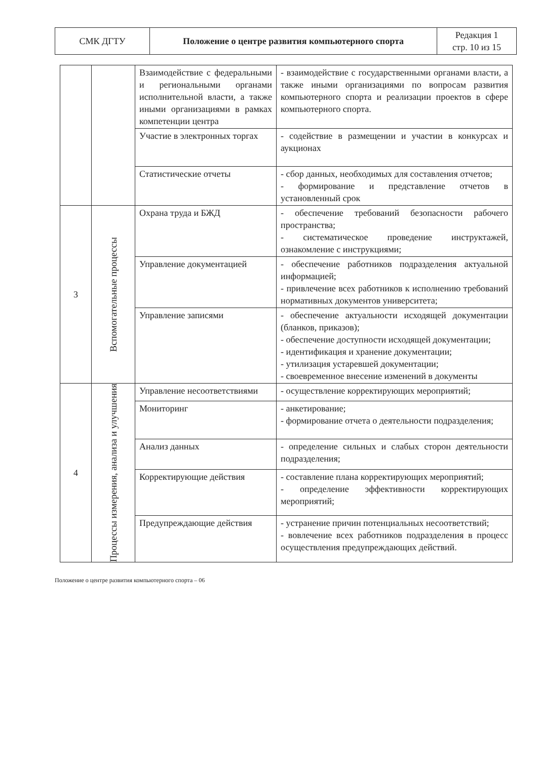| СМК ДГТУ | Положение о центре развития компьютерного спорта | Редакция 1 стр. 10 из 15 |
| | | Взаимодействие с федеральными и региональными органами исполнительной власти, а также иными организациями в рамках компетенции центра | - взаимодействие с государственными органами власти, а также иными организациями по вопросам развития компьютерного спорта и реализации проектов в сфере компьютерного спорта. |
| | | Участие в электронных торгах | - содействие в размещении и участии в конкурсах и аукционах |
| | | Статистические отчеты | - сбор данных, необходимых для составления отчетов; - формирование и представление отчетов в установленный срок |
| 3 | Вспомогательные процессы | Охрана труда и БЖД | - обеспечение требований безопасности рабочего пространства; - систематическое проведение инструктажей, ознакомление с инструкциями; |
| | | Управление документацией | - обеспечение работников подразделения актуальной информацией; - привлечение всех работников к исполнению требований нормативных документов университета; |
| | | Управление записями | - обеспечение актуальности исходящей документации (бланков, приказов); - обеспечение доступности исходящей документации; - идентификация и хранение документации; - утилизация устаревшей документации; - своевременное внесение изменений в документы |
| 4 | Процессы измерения, анализа и улучшения | Управление несоответствиями | - осуществление корректирующих мероприятий; |
| | | Мониторинг | - анкетирование; - формирование отчета о деятельности подразделения; |
| | | Анализ данных | - определение сильных и слабых сторон деятельности подразделения; |
| | | Корректирующие действия | - составление плана корректирующих мероприятий; - определение эффективности корректирующих мероприятий; |
| | | Предупреждающие действия | - устранение причин потенциальных несоответствий; - вовлечение всех работников подразделения в процесс осуществления предупреждающих действий. |
Положение о центре развития компьютерного спорта – 06